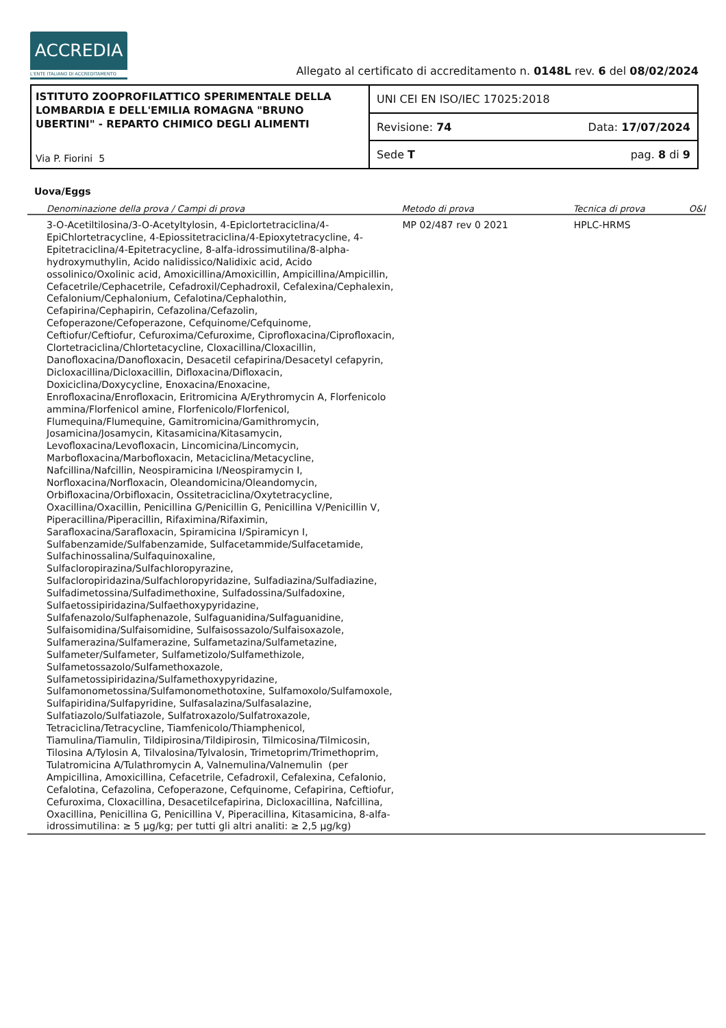ACCREDIA
L'ENTE ITALIANO DI ACCREDITAMENTO
Allegato al certificato di accreditamento n. 0148L rev. 6 del 08/02/2024
ISTITUTO ZOOPROFILATTICO SPERIMENTALE DELLA LOMBARDIA E DELL'EMILIA ROMAGNA "BRUNO UBERTINI" - REPARTO CHIMICO DEGLI ALIMENTI
Via P. Fiorini 5
UNI CEI EN ISO/IEC 17025:2018
Revisione: 74 Data: 17/07/2024
Sede T pag. 8 di 9
Uova/Eggs
| Denominazione della prova / Campi di prova | Metodo di prova | Tecnica di prova | O&I |
| --- | --- | --- | --- |
| 3-O-Acetiltilosina/3-O-Acetyltylosin, 4-Epiclortetraciclina/4-EpiChlortetracycline, 4-Epiossitetraciclina/4-Epioxytetracycline, 4-Epitetraciclina/4-Epitetracycline, 8-alfa-idrossimutilina/8-alpha-hydroxymuthylin, Acido nalidissico/Nalidixic acid, Acido ossolinico/Oxolinic acid, Amoxicillina/Amoxicillin, Ampicillina/Ampicillin, Cefacetrile/Cephacetrile, Cefadroxil/Cephadroxil, Cefalexina/Cephalexin, Cefalonium/Cephalonium, Cefalotina/Cephalothin, Cefapirina/Cephapirin, Cefazolina/Cefazolin, Cefoperazone/Cefoperazone, Cefquinome/Cefquinome, Ceftiofur/Ceftiofur, Cefuroxima/Cefuroxime, Ciprofloxacina/Ciprofloxacin, Clortetraciclina/Chlortetacycline, Cloxacillina/Cloxacillin, Danofloxacina/Danofloxacin, Desacetil cefapirina/Desacetyl cefapyrin, Dicloxacillina/Dicloxacillin, Difloxacina/Difloxacin, Doxiciclina/Doxycycline, Enoxacina/Enoxacine, Enrofloxacina/Enrofloxacin, Eritromicina A/Erythromycin A, Florfenicolo ammina/Florfenicol amine, Florfenicolo/Florfenicol, Flumequina/Flumequine, Gamitromicina/Gamithromycin, Josamicina/Josamycin, Kitasamicina/Kitasamycin, Levofloxacina/Levofloxacin, Lincomicina/Lincomycin, Marbofloxacina/Marbofloxacin, Metaciclina/Metacycline, Nafcillina/Nafcillin, Neospiramicina I/Neospiramycin I, Norfloxacina/Norfloxacin, Oleandomicina/Oleandomycin, Orbifloxacina/Orbifloxacin, Ossitetraciclina/Oxytetracycline, Oxacillina/Oxacillin, Penicillina G/Penicillin G, Penicillina V/Penicillin V, Piperacillina/Piperacillin, Rifaximina/Rifaximin, Sarafloxacina/Sarafloxacin, Spiramicina I/Spiramicyn I, Sulfabenzamide/Sulfabenzamide, Sulfacetammide/Sulfacetamide, Sulfachinossalina/Sulfaquinoxaline, Sulfacloropirazina/Sulfachloropyrazine, Sulfacloropiridazina/Sulfachloropyridazine, Sulfadiazina/Sulfadiazine, Sulfadimetossina/Sulfadimethoxine, Sulfadossina/Sulfadoxine, Sulfaetossipiridazina/Sulfaethoxypyridazine, Sulfafenazolo/Sulfaphenazole, Sulfaguanidina/Sulfaguanidine, Sulfaisomidina/Sulfaisomidine, Sulfaisossazolo/Sulfaisoxazole, Sulfamerazina/Sulfamerazine, Sulfametazina/Sulfametazine, Sulfameter/Sulfameter, Sulfametizolo/Sulfamethizole, Sulfametossazolo/Sulfamethoxazole, Sulfametossipiridazina/Sulfamethoxypyridazine, Sulfamonometossina/Sulfamonomethotoxine, Sulfamoxolo/Sulfamoxole, Sulfapiridina/Sulfapyridine, Sulfasalazina/Sulfasalazine, Sulfatiazolo/Sulfatiazole, Sulfatroxazolo/Sulfatroxazole, Tetraciclina/Tetracycline, Tiamfenicolo/Thiamphenicol, Tiamulina/Tiamulin, Tildipirosina/Tildipirosin, Tilmicosina/Tilmicosin, Tilosina A/Tylosin A, Tilvalosina/Tylvalosin, Trimetoprim/Trimethoprim, Tulatromicina A/Tulathromycin A, Valnemulina/Valnemulin (per Ampicillina, Amoxicillina, Cefacetrile, Cefadroxil, Cefalexina, Cefalonio, Cefalotina, Cefazolina, Cefoperazone, Cefquinome, Cefapirina, Ceftiofur, Cefuroxima, Cloxacillina, Desacetilcefapirina, Dicloxacillina, Nafcillina, Oxacillina, Penicillina G, Penicillina V, Piperacillina, Kitasamicina, 8-alfa-idrossimutilina: ≥ 5 µg/kg; per tutti gli altri analiti: ≥ 2,5 µg/kg) | MP 02/487 rev 0 2021 | HPLC-HRMS | |